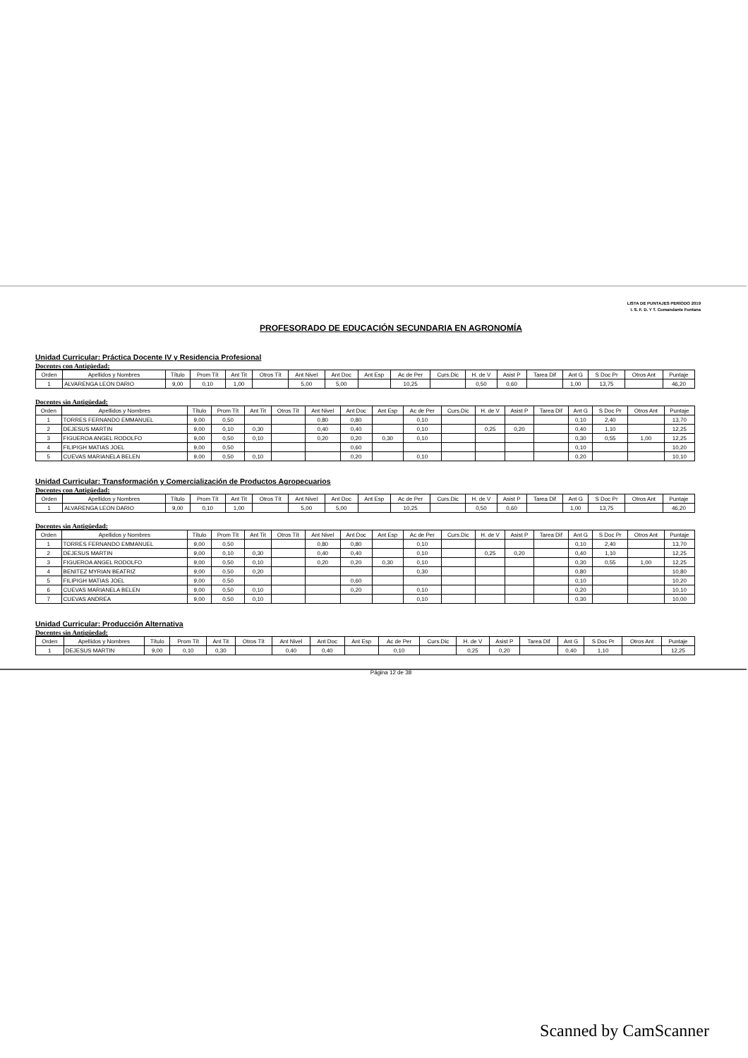LISTA DE PUNTAJES PERÍODO 2019
I. S. F. D. Y T. Comandante Fontana
PROFESORADO DE EDUCACIÓN SECUNDARIA EN AGRONOMÍA
Unidad Curricular: Práctica Docente IV y Residencia Profesional
Docentes con Antigüedad:
| Orden | Apellidos y Nombres | Título | Prom Tít | Ant Tit | Otros Tít | Ant Nivel | Ant Doc | Ant Esp | Ac de Per | Curs.Dic | H. de V | Asist P | Tarea Dif | Ant G | S Doc Pr | Otros Ant | Puntaje |
| --- | --- | --- | --- | --- | --- | --- | --- | --- | --- | --- | --- | --- | --- | --- | --- | --- | --- |
| 1 | ALVARENGA LEON DARIO | 9,00 | 0,10 | 1,00 | | 5,00 | 5,00 | | 10,25 | | 0,50 | 0,60 | | 1,00 | 13,75 | | 46,20 |
Docentes sin Antigüedad:
| Orden | Apellidos y Nombres | Título | Prom Tít | Ant Tit | Otros Tít | Ant Nivel | Ant Doc | Ant Esp | Ac de Per | Curs.Dic | H. de V | Asist P | Tarea Dif | Ant G | S Doc Pr | Otros Ant | Puntaje |
| --- | --- | --- | --- | --- | --- | --- | --- | --- | --- | --- | --- | --- | --- | --- | --- | --- | --- |
| 1 | TORRES FERNANDO EMMANUEL | 9,00 | 0,50 | | | 0,80 | 0,80 | | 0,10 | | | | | 0,10 | 2,40 | | 13,70 |
| 2 | DEJESUS MARTIN | 9,00 | 0,10 | 0,30 | | 0,40 | 0,40 | | 0,10 | | 0,25 | 0,20 | | 0,40 | 1,10 | | 12,25 |
| 3 | FIGUEROA ANGEL RODOLFO | 9,00 | 0,50 | 0,10 | | 0,20 | 0,20 | 0,30 | 0,10 | | | | | 0,30 | 0,55 | 1,00 | 12,25 |
| 4 | FILIPIGH MATIAS JOEL | 9,00 | 0,50 | | | | 0,60 | | | | | | | 0,10 | | | 10,20 |
| 5 | CUEVAS MARIANELA BELEN | 9,00 | 0,50 | 0,10 | | | 0,20 | | 0,10 | | | | | 0,20 | | | 10,10 |
Unidad Curricular: Transformación y Comercialización de Productos Agropecuarios
Docentes con Antigüedad:
| Orden | Apellidos y Nombres | Título | Prom Tít | Ant Tit | Otros Tít | Ant Nivel | Ant Doc | Ant Esp | Ac de Per | Curs.Dic | H. de V | Asist P | Tarea Dif | Ant G | S Doc Pr | Otros Ant | Puntaje |
| --- | --- | --- | --- | --- | --- | --- | --- | --- | --- | --- | --- | --- | --- | --- | --- | --- | --- |
| 1 | ALVARENGA LEON DARIO | 9,00 | 0,10 | 1,00 | | 5,00 | 5,00 | | 10,25 | | 0,50 | 0,60 | | 1,00 | 13,75 | | 46,20 |
Docentes sin Antigüedad:
| Orden | Apellidos y Nombres | Título | Prom Tít | Ant Tit | Otros Tít | Ant Nivel | Ant Doc | Ant Esp | Ac de Per | Curs.Dic | H. de V | Asist P | Tarea Dif | Ant G | S Doc Pr | Otros Ant | Puntaje |
| --- | --- | --- | --- | --- | --- | --- | --- | --- | --- | --- | --- | --- | --- | --- | --- | --- | --- |
| 1 | TORRES FERNANDO EMMANUEL | 9,00 | 0,50 | | | 0,80 | 0,80 | | 0,10 | | | | | 0,10 | 2,40 | | 13,70 |
| 2 | DEJESUS MARTIN | 9,00 | 0,10 | 0,30 | | 0,40 | 0,40 | | 0,10 | | 0,25 | 0,20 | | 0,40 | 1,10 | | 12,25 |
| 3 | FIGUEROA ANGEL RODOLFO | 9,00 | 0,50 | 0,10 | | 0,20 | 0,20 | 0,30 | 0,10 | | | | | 0,30 | 0,55 | 1,00 | 12,25 |
| 4 | BENITEZ MYRIAN BEATRIZ | 9,00 | 0,50 | 0,20 | | | | | 0,30 | | | | | 0,80 | | | 10,80 |
| 5 | FILIPIGH MATIAS JOEL | 9,00 | 0,50 | | | | 0,60 | | | | | | | 0,10 | | | 10,20 |
| 6 | CUEVAS MARIANELA BELEN | 9,00 | 0,50 | 0,10 | | | 0,20 | | 0,10 | | | | | 0,20 | | | 10,10 |
| 7 | CUEVAS ANDREA | 9,00 | 0,50 | 0,10 | | | | | 0,10 | | | | | 0,30 | | | 10,00 |
Unidad Curricular: Producción Alternativa
Docentes sin Antigüedad:
| Orden | Apellidos y Nombres | Título | Prom Tít | Ant Tit | Otros Tít | Ant Nivel | Ant Doc | Ant Esp | Ac de Per | Curs.Dic | H. de V | Asist P | Tarea Dif | Ant G | S Doc Pr | Otros Ant | Puntaje |
| --- | --- | --- | --- | --- | --- | --- | --- | --- | --- | --- | --- | --- | --- | --- | --- | --- | --- |
| 1 | DEJESUS MARTIN | 9,00 | 0,10 | 0,30 | | 0,40 | 0,40 | | 0,10 | | 0,25 | 0,20 | | 0,40 | 1,10 | | 12,25 |
Página 12 de 38
Scanned by CamScanner